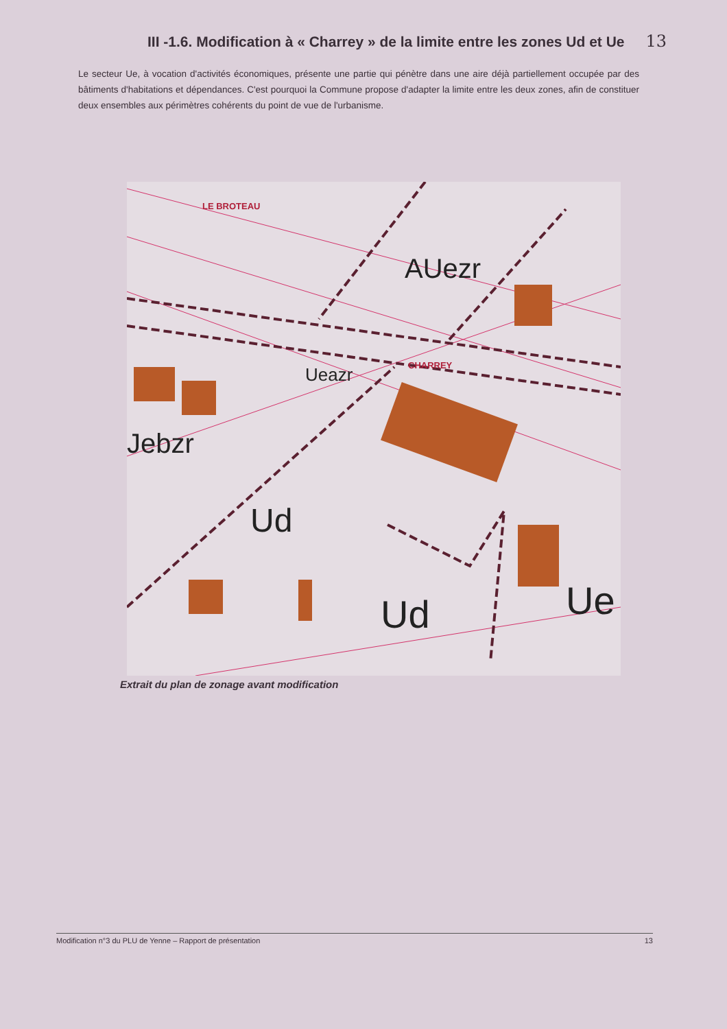III -1.6. Modification à « Charrey » de la limite entre les zones Ud et Ue 13
Le secteur Ue, à vocation d'activités économiques, présente une partie qui pénètre dans une aire déjà partiellement occupée par des bâtiments d'habitations et dépendances. C'est pourquoi la Commune propose d'adapter la limite entre les deux zones, afin de constituer deux ensembles aux périmètres cohérents du point de vue de l'urbanisme.
AUezr
Ueazr
Jebzr
Ud
Ud
Ue
LE BROTEAU
CHARREY
Extrait du plan de zonage avant modification
Modification n°3 du PLU de Yenne – Rapport de présentation 13